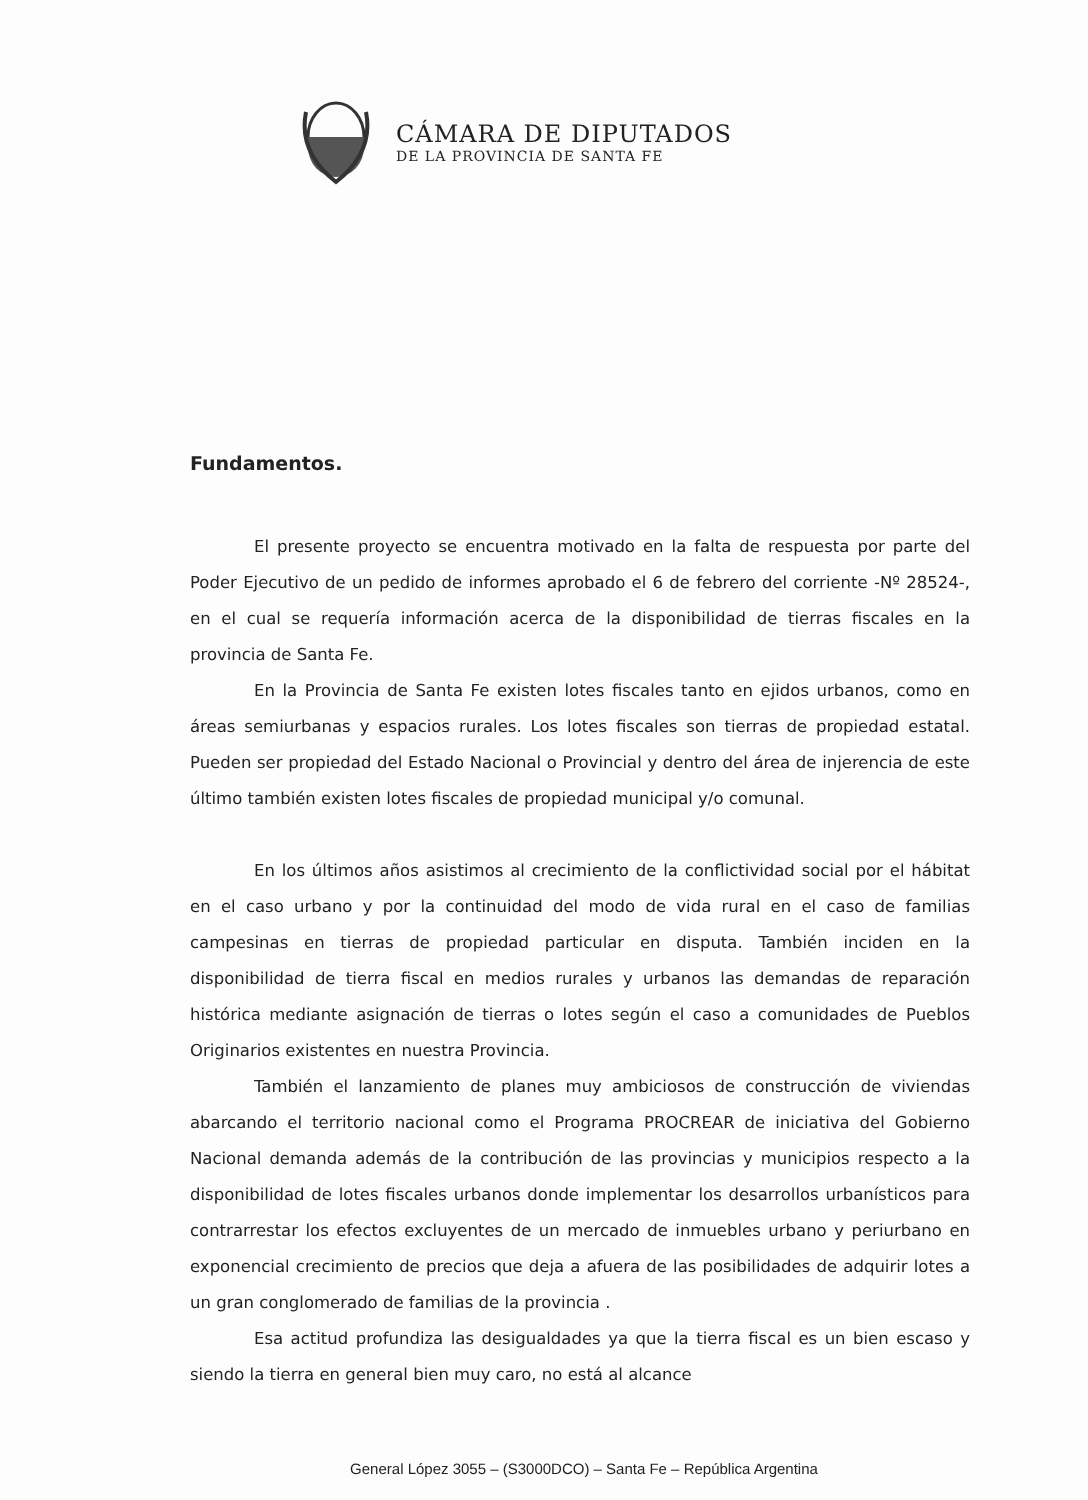CÁMARA DE DIPUTADOS
DE LA PROVINCIA DE SANTA FE
Fundamentos.
El presente proyecto se encuentra motivado en la falta de respuesta por parte del Poder Ejecutivo de un pedido de informes aprobado el 6 de febrero del corriente -Nº 28524-, en el cual se requería información acerca de la disponibilidad de tierras fiscales en la provincia de Santa Fe.
En la Provincia de Santa Fe existen lotes fiscales tanto en ejidos urbanos, como en áreas semiurbanas y espacios rurales. Los lotes fiscales son tierras de propiedad estatal. Pueden ser propiedad del Estado Nacional o Provincial y dentro del área de injerencia de este último también existen lotes fiscales de propiedad municipal y/o comunal.
En los últimos años asistimos al crecimiento de la conflictividad social por el hábitat en el caso urbano y por la continuidad del modo de vida rural en el caso de familias campesinas en tierras de propiedad particular en disputa. También inciden en la disponibilidad de tierra fiscal en medios rurales y urbanos las demandas de reparación histórica mediante asignación de tierras o lotes según el caso a comunidades de Pueblos Originarios existentes en nuestra Provincia.
También el lanzamiento de planes muy ambiciosos de construcción de viviendas abarcando el territorio nacional como el Programa PROCREAR de iniciativa del Gobierno Nacional demanda además de la contribución de las provincias y municipios respecto a la disponibilidad de lotes fiscales urbanos donde implementar los desarrollos urbanísticos para contrarrestar los efectos excluyentes de un mercado de inmuebles urbano y periurbano en exponencial crecimiento de precios que deja a afuera de las posibilidades de adquirir lotes a un gran conglomerado de familias de la provincia .
Esa actitud profundiza las desigualdades ya que la tierra fiscal es un bien escaso y siendo la tierra en general bien muy caro, no está al alcance
General López 3055 – (S3000DCO) – Santa Fe – República Argentina